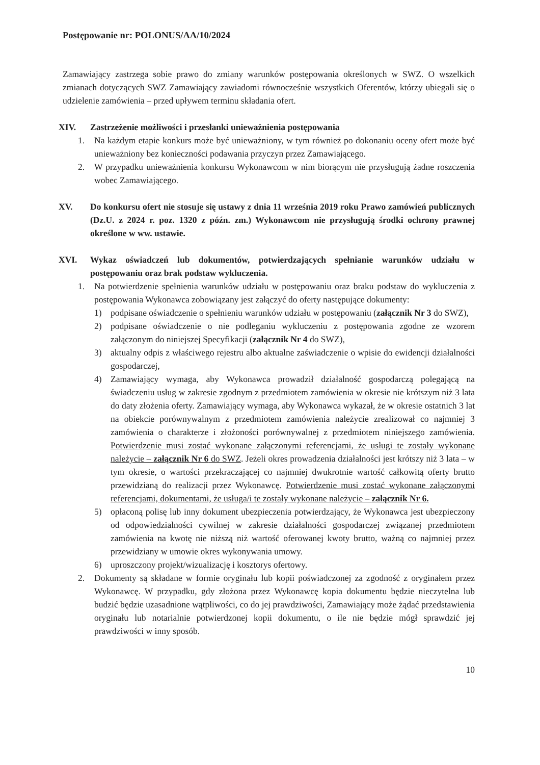Postępowanie nr: POLONUS/AA/10/2024
Zamawiający zastrzega sobie prawo do zmiany warunków postępowania określonych w SWZ. O wszelkich zmianach dotyczących SWZ Zamawiający zawiadomi równocześnie wszystkich Oferentów, którzy ubiegali się o udzielenie zamówienia – przed upływem terminu składania ofert.
XIV. Zastrzeżenie możliwości i przesłanki unieważnienia postępowania
1. Na każdym etapie konkurs może być unieważniony, w tym również po dokonaniu oceny ofert może być unieważniony bez konieczności podawania przyczyn przez Zamawiającego.
2. W przypadku unieważnienia konkursu Wykonawcom w nim biorącym nie przysługują żadne roszczenia wobec Zamawiającego.
XV. Do konkursu ofert nie stosuje się ustawy z dnia 11 września 2019 roku Prawo zamówień publicznych (Dz.U. z 2024 r. poz. 1320 z późn. zm.) Wykonawcom nie przysługują środki ochrony prawnej określone w ww. ustawie.
XVI. Wykaz oświadczeń lub dokumentów, potwierdzających spełnianie warunków udziału w postępowaniu oraz brak podstaw wykluczenia.
1. Na potwierdzenie spełnienia warunków udziału w postępowaniu oraz braku podstaw do wykluczenia z postępowania Wykonawca zobowiązany jest załączyć do oferty następujące dokumenty:
1) podpisane oświadczenie o spełnieniu warunków udziału w postępowaniu (załącznik Nr 3 do SWZ),
2) podpisane oświadczenie o nie podleganiu wykluczeniu z postępowania zgodne ze wzorem załączonym do niniejszej Specyfikacji (załącznik Nr 4 do SWZ),
3) aktualny odpis z właściwego rejestru albo aktualne zaświadczenie o wpisie do ewidencji działalności gospodarczej,
4) Zamawiający wymaga, aby Wykonawca prowadził działalność gospodarczą polegającą na świadczeniu usług w zakresie zgodnym z przedmiotem zamówienia w okresie nie krótszym niż 3 lata do daty złożenia oferty. Zamawiający wymaga, aby Wykonawca wykazał, że w okresie ostatnich 3 lat na obiekcie porównywalnym z przedmiotem zamówienia należycie zrealizował co najmniej 3 zamówienia o charakterze i złożoności porównywalnej z przedmiotem niniejszego zamówienia. Potwierdzenie musi zostać wykonane załączonymi referencjami, że usługi te zostały wykonane należycie – załącznik Nr 6 do SWZ. Jeżeli okres prowadzenia działalności jest krótszy niż 3 lata – w tym okresie, o wartości przekraczającej co najmniej dwukrotnie wartość całkowitą oferty brutto przewidzianą do realizacji przez Wykonawcę. Potwierdzenie musi zostać wykonane załączonymi referencjami, dokumentami, że usługa/i te zostały wykonane należycie – załącznik Nr 6.
5) opłaconą polisę lub inny dokument ubezpieczenia potwierdzający, że Wykonawca jest ubezpieczony od odpowiedzialności cywilnej w zakresie działalności gospodarczej związanej przedmiotem zamówienia na kwotę nie niższą niż wartość oferowanej kwoty brutto, ważną co najmniej przez przewidziany w umowie okres wykonywania umowy.
6) uproszczony projekt/wizualizację i kosztorys ofertowy.
2. Dokumenty są składane w formie oryginału lub kopii poświadczonej za zgodność z oryginałem przez Wykonawcę. W przypadku, gdy złożona przez Wykonawcę kopia dokumentu będzie nieczytelna lub budzić będzie uzasadnione wątpliwości, co do jej prawdziwości, Zamawiający może żądać przedstawienia oryginału lub notarialnie potwierdzonej kopii dokumentu, o ile nie będzie mógł sprawdzić jej prawdziwości w inny sposób.
10